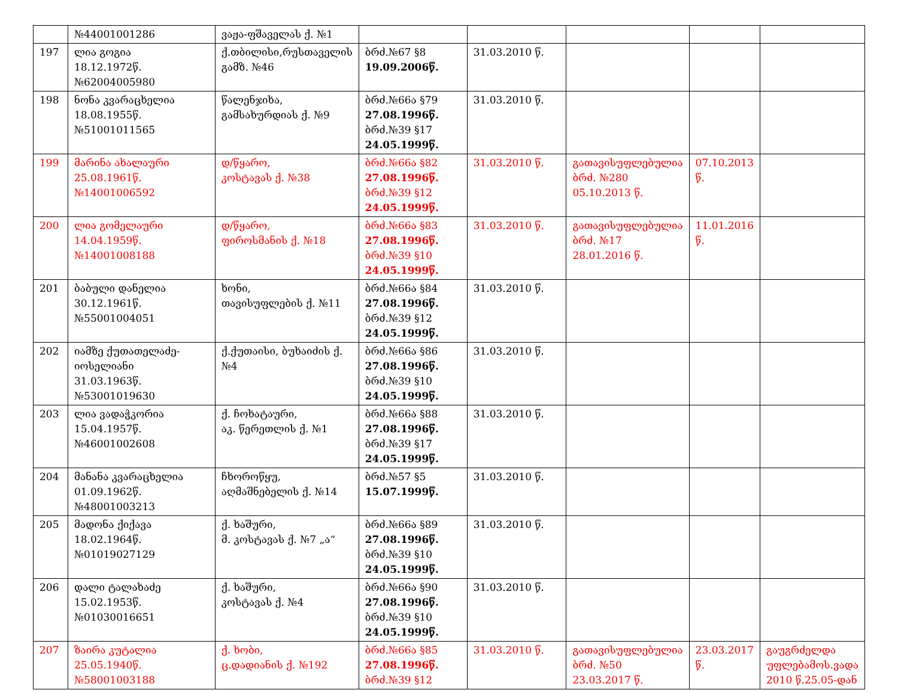| | №44001001286 | ვაჟა-ფშაველას ქ. №1 | | | | | |
| 197 | ლია გოგია 18.12.1972წ. №62004005980 | ქ.თბილისი,რუსთაველის გამზ. №46 | ბრძ.№67 §8 19.09.2006წ. | 31.03.2010 წ. | | | |
| 198 | ნონა კვარაცხელია 18.08.1955წ. №51001011565 | წალენჯიხა, გამსახურდიას ქ. №9 | ბრძ.№66ა §79 27.08.1996წ. ბრძ.№39 §17 24.05.1999წ. | 31.03.2010 წ. | | | |
| 199 | მარინა ახალაური 25.08.1961წ. №14001006592 | დ/წყარო, კოსტავას ქ. №38 | ბრძ.№66ა §82 27.08.1996წ. ბრძ.№39 §12 24.05.1999წ. | 31.03.2010 წ. | გათავისუფლებულია ბრძ. №280 05.10.2013 წ. | 07.10.2013 წ. | |
| 200 | ლია გომელაური 14.04.1959წ. №14001008188 | დ/წყარო, ფიროსმანის ქ. №18 | ბრძ.№66ა §83 27.08.1996წ. ბრძ.№39 §10 24.05.1999წ. | 31.03.2010 წ. | გათავისუფლებულია ბრძ. №17 28.01.2016 წ. | 11.01.2016 წ. | |
| 201 | ბაბული დანელია 30.12.1961წ. №55001004051 | ხონი, თავისუფლების ქ. №11 | ბრძ.№66ა §84 27.08.1996წ. ბრძ.№39 §12 24.05.1999წ. | 31.03.2010 წ. | | | |
| 202 | იამზე ქუთათელაძე-იოსელიანი 31.03.1963წ. №53001019630 | ქ.ქუთაისი, ბუხაიძის ქ.№4 | ბრძ.№66ა §86 27.08.1996წ. ბრძ.№39 §10 24.05.1999წ. | 31.03.2010 წ. | | | |
| 203 | ლია ვადაჭკორია 15.04.1957წ. №46001002608 | ქ. ჩოხატაური, აკ. წერეთლის ქ. №1 | ბრძ.№66ა §88 27.08.1996წ. ბრძ.№39 §17 24.05.1999წ. | 31.03.2010 წ. | | | |
| 204 | მანანა კვარაცხელია 01.09.1962წ. №48001003213 | ჩხოროწყუ, აღმაშნებელის ქ. №14 | ბრძ.№57 §5 15.07.1999წ. | 31.03.2010 წ. | | | |
| 205 | მადონა ქიქავა 18.02.1964წ. №01019027129 | ქ. ხაშური, მ. კოსტავას ქ. №7 „ა“ | ბრძ.№66ა §89 27.08.1996წ. ბრძ.№39 §10 24.05.1999წ. | 31.03.2010 წ. | | | |
| 206 | დალი ტალახაძე 15.02.1953წ. №01030016651 | ქ. ხაშური, კოსტავას ქ. №4 | ბრძ.№66ა §90 27.08.1996წ. ბრძ.№39 §10 24.05.1999წ. | 31.03.2010 წ. | | | |
| 207 | ზაირა კუტალია 25.05.1940წ. №58001003188 | ქ. ხობი, ც.დადიანის ქ. №192 | ბრძ.№66ა §85 27.08.1996წ. ბრძ.№39 §12 | 31.03.2010 წ. | გათავისუფლებულია ბრძ. №50 23.03.2017 წ. | 23.03.2017 წ. | გაუგრძელდა უფლებამოს.ვადა 2010 წ.25.05-დან |